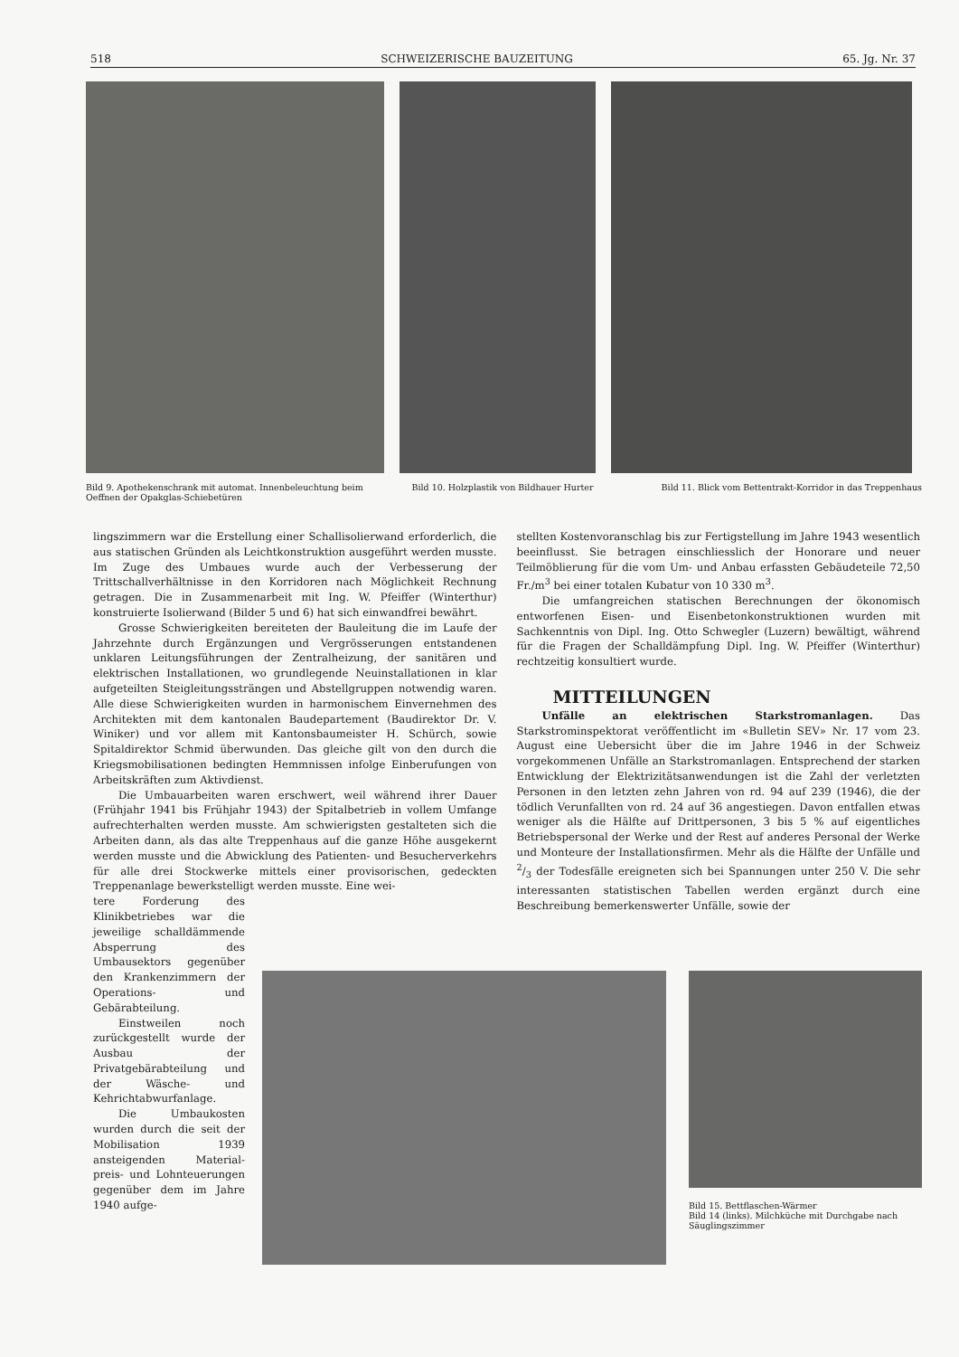518 SCHWEIZERISCHE BAUZEITUNG 65. Jg. Nr. 37
Bild 9. Apothekenschrank mit automat. Innenbeleuchtung beim Oeffnen der Opakglas-Schiebetüren
Bild 10. Holzplastik von Bildhauer Hurter
Bild 11. Blick vom Bettentrakt-Korridor in das Treppenhaus
lingszimmern war die Erstellung einer Schallisolierwand erforderlich, die aus statischen Gründen als Leichtkonstruktion ausgeführt werden musste. Im Zuge des Umbaues wurde auch der Verbesserung der Trittschallverhältnisse in den Korridoren nach Möglichkeit Rechnung getragen. Die in Zusammenarbeit mit Ing. W. Pfeiffer (Winterthur) konstruierte Isolierwand (Bilder 5 und 6) hat sich einwandfrei bewährt.
Grosse Schwierigkeiten bereiteten der Bauleitung die im Laufe der Jahrzehnte durch Ergänzungen und Vergrösserungen entstandenen unklaren Leitungsführungen der Zentralheizung, der sanitären und elektrischen Installationen, wo grundlegende Neuinstallationen in klar aufgeteilten Steigleitungssträngen und Abstellgruppen notwendig waren. Alle diese Schwierigkeiten wurden in harmonischem Einvernehmen des Architekten mit dem kantonalen Baudepartement (Baudirektor Dr. V. Winiker) und vor allem mit Kantonsbaumeister H. Schürch, sowie Spitaldirektor Schmid überwunden. Das gleiche gilt von den durch die Kriegsmobilisationen bedingten Hemmnissen infolge Einberufungen von Arbeitskräften zum Aktivdienst.
Die Umbauarbeiten waren erschwert, weil während ihrer Dauer (Frühjahr 1941 bis Frühjahr 1943) der Spitalbetrieb in vollem Umfange aufrechterhalten werden musste. Am schwierigsten gestalteten sich die Arbeiten dann, als das alte Treppenhaus auf die ganze Höhe ausgekernt werden musste und die Abwicklung des Patienten- und Besucherverkehrs für alle drei Stockwerke mittels einer provisorischen, gedeckten Treppenanlage bewerkstelligt werden musste. Eine wei-
tere Forderung des Klinikbetriebes war die jeweilige schalldämmende Absperrung des Umbausektors gegenüber den Krankenzimmern der Operations- und Gebärabteilung.
Einstweilen noch zurückgestellt wurde der Ausbau der Privatgebärabteilung und der Wäsche- und Kehrichtabwurfanlage.
Die Umbaukosten wurden durch die seit der Mobilisation 1939 ansteigenden Material- preis- und Lohnteuerungen gegenüber dem im Jahre 1940 aufge-
stellten Kostenvoranschlag bis zur Fertigstellung im Jahre 1943 wesentlich beeinflusst. Sie betragen einschliesslich der Honorare und neuer Teilmöblierung für die vom Um- und Anbau erfassten Gebäudeteile 72,50 Fr./m<sup>3</sup> bei einer totalen Kubatur von 10 330 m<sup>3</sup>.
Die umfangreichen statischen Berechnungen der ökonomisch entworfenen Eisen- und Eisenbetonkonstruktionen wurden mit Sachkenntnis von Dipl. Ing. Otto Schwegler (Luzern) bewältigt, während für die Fragen der Schalldämpfung Dipl. Ing. W. Pfeiffer (Winterthur) rechtzeitig konsultiert wurde.
MITTEILUNGEN
Unfälle an elektrischen Starkstromanlagen. Das Starkstrominspektorat veröffentlicht im «Bulletin SEV» Nr. 17 vom 23. August eine Uebersicht über die im Jahre 1946 in der Schweiz vorgekommenen Unfälle an Starkstromanlagen. Entsprechend der starken Entwicklung der Elektrizitätsanwendungen ist die Zahl der verletzten Personen in den letzten zehn Jahren von rd. 94 auf 239 (1946), die der tödlich Verunfallten von rd. 24 auf 36 angestiegen. Davon entfallen etwas weniger als die Hälfte auf Drittpersonen, 3 bis 5 % auf eigentliches Betriebspersonal der Werke und der Rest auf anderes Personal der Werke und Monteure der Installationsfirmen. Mehr als die Hälfte der Unfälle und 2/3 der Todesfälle ereigneten sich bei Spannungen unter 250 V. Die sehr interessanten statistischen Tabellen werden ergänzt durch eine Beschreibung bemerkenswerter Unfälle, sowie der
Bild 15. Bettflaschen-Wärmer
Bild 14 (links). Milchküche mit Durchgabe nach Säuglingszimmer